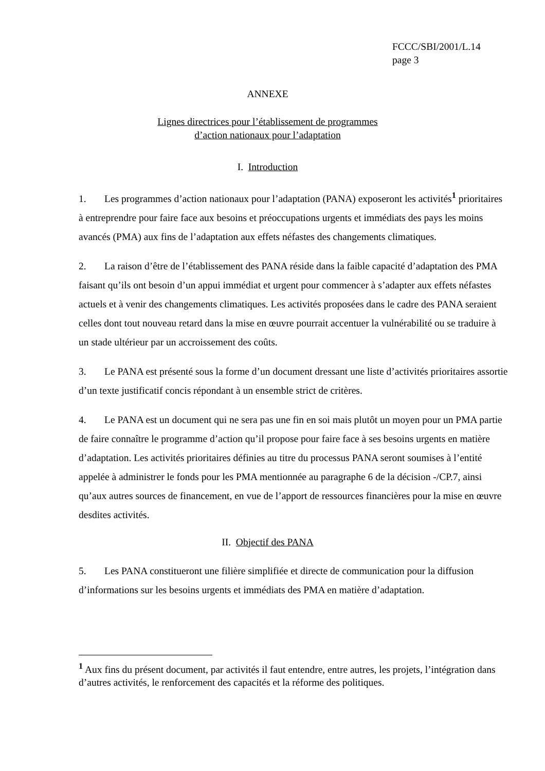FCCC/SBI/2001/L.14
page 3
ANNEXE
Lignes directrices pour l’établissement de programmes
d’action nationaux pour l’adaptation
I. Introduction
1. Les programmes d’action nationaux pour l’adaptation (PANA) exposeront les activités<sup>1</sup> prioritaires à entreprendre pour faire face aux besoins et préoccupations urgents et immédiats des pays les moins avancés (PMA) aux fins de l’adaptation aux effets néfastes des changements climatiques.
2. La raison d’être de l’établissement des PANA réside dans la faible capacité d’adaptation des PMA faisant qu’ils ont besoin d’un appui immédiat et urgent pour commencer à s’adapter aux effets néfastes actuels et à venir des changements climatiques. Les activités proposées dans le cadre des PANA seraient celles dont tout nouveau retard dans la mise en œuvre pourrait accentuer la vulnérabilité ou se traduire à un stade ultérieur par un accroissement des coûts.
3. Le PANA est présenté sous la forme d’un document dressant une liste d’activités prioritaires assortie d’un texte justificatif concis répondant à un ensemble strict de critères.
4. Le PANA est un document qui ne sera pas une fin en soi mais plutôt un moyen pour un PMA partie de faire connaître le programme d’action qu’il propose pour faire face à ses besoins urgents en matière d’adaptation. Les activités prioritaires définies au titre du processus PANA seront soumises à l’entité appelée à administrer le fonds pour les PMA mentionnée au paragraphe 6 de la décision -/CP.7, ainsi qu’aux autres sources de financement, en vue de l’apport de ressources financières pour la mise en œuvre desdites activités.
II. Objectif des PANA
5. Les PANA constitueront une filière simplifiée et directe de communication pour la diffusion d’informations sur les besoins urgents et immédiats des PMA en matière d’adaptation.
<sup>1</sup> Aux fins du présent document, par activités il faut entendre, entre autres, les projets, l’intégration dans d’autres activités, le renforcement des capacités et la réforme des politiques.